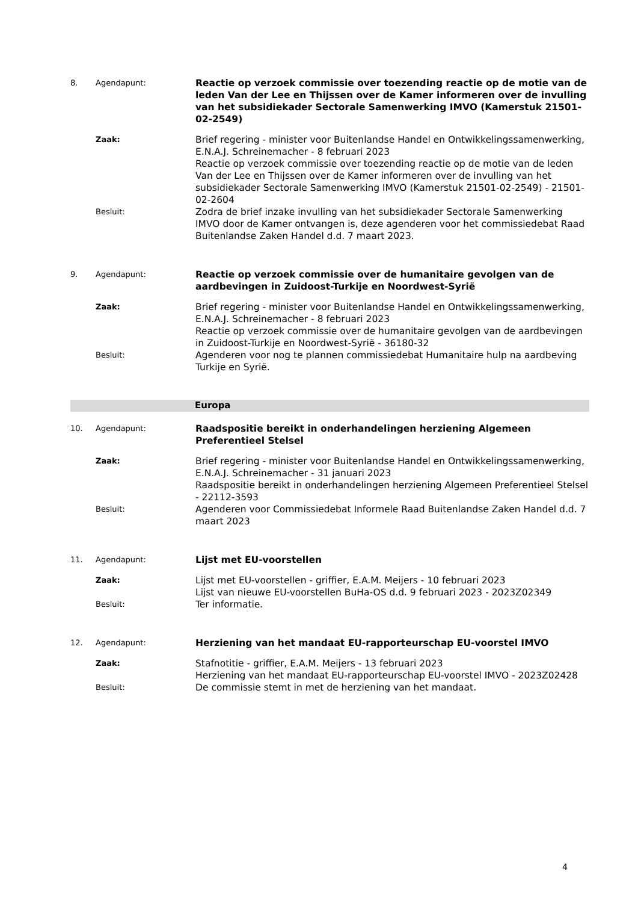8. Agendapunt:
Reactie op verzoek commissie over toezending reactie op de motie van de leden Van der Lee en Thijssen over de Kamer informeren over de invulling van het subsidiekader Sectorale Samenwerking IMVO (Kamerstuk 21501-02-2549)
Zaak:
Brief regering - minister voor Buitenlandse Handel en Ontwikkelingssamenwerking, E.N.A.J. Schreinemacher - 8 februari 2023
Reactie op verzoek commissie over toezending reactie op de motie van de leden Van der Lee en Thijssen over de Kamer informeren over de invulling van het subsidiekader Sectorale Samenwerking IMVO (Kamerstuk 21501-02-2549) - 21501-02-2604
Besluit:
Zodra de brief inzake invulling van het subsidiekader Sectorale Samenwerking IMVO door de Kamer ontvangen is, deze agenderen voor het commissiedebat Raad Buitenlandse Zaken Handel d.d. 7 maart 2023.
9. Agendapunt:
Reactie op verzoek commissie over de humanitaire gevolgen van de aardbevingen in Zuidoost-Turkije en Noordwest-Syrië
Zaak:
Brief regering - minister voor Buitenlandse Handel en Ontwikkelingssamenwerking, E.N.A.J. Schreinemacher - 8 februari 2023
Reactie op verzoek commissie over de humanitaire gevolgen van de aardbevingen in Zuidoost-Turkije en Noordwest-Syrië - 36180-32
Besluit:
Agenderen voor nog te plannen commissiedebat Humanitaire hulp na aardbeving Turkije en Syrië.
Europa
10. Agendapunt:
Raadspositie bereikt in onderhandelingen herziening Algemeen Preferentieel Stelsel
Zaak:
Brief regering - minister voor Buitenlandse Handel en Ontwikkelingssamenwerking, E.N.A.J. Schreinemacher - 31 januari 2023
Raadspositie bereikt in onderhandelingen herziening Algemeen Preferentieel Stelsel - 22112-3593
Besluit:
Agenderen voor Commissiedebat Informele Raad Buitenlandse Zaken Handel d.d. 7 maart 2023
11. Agendapunt:
Lijst met EU-voorstellen
Zaak:
Lijst met EU-voorstellen - griffier, E.A.M. Meijers - 10 februari 2023
Lijst van nieuwe EU-voorstellen BuHa-OS d.d. 9 februari 2023 - 2023Z02349
Besluit:
Ter informatie.
12. Agendapunt:
Herziening van het mandaat EU-rapporteurschap EU-voorstel IMVO
Zaak:
Stafnotitie - griffier, E.A.M. Meijers - 13 februari 2023
Herziening van het mandaat EU-rapporteurschap EU-voorstel IMVO - 2023Z02428
Besluit:
De commissie stemt in met de herziening van het mandaat.
4